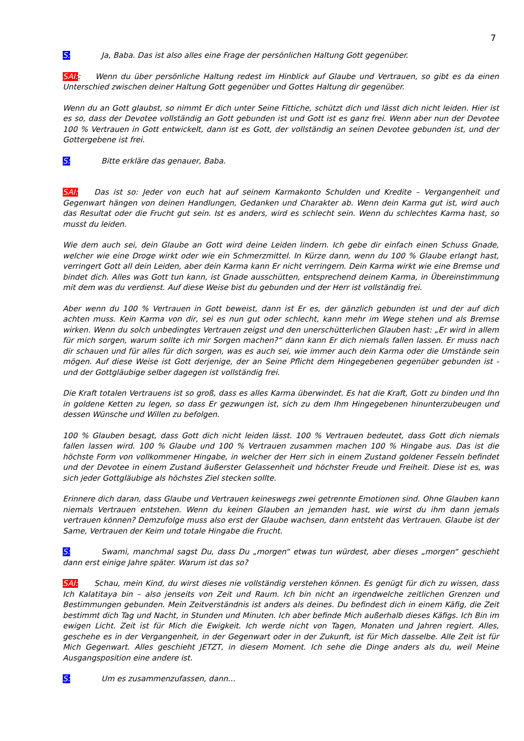7
S: Ja, Baba. Das ist also alles eine Frage der persönlichen Haltung Gott gegenüber.
SAI:: Wenn du über persönliche Haltung redest im Hinblick auf Glaube und Vertrauen, so gibt es da einen Unterschied zwischen deiner Haltung Gott gegenüber und Gottes Haltung dir gegenüber.
Wenn du an Gott glaubst, so nimmt Er dich unter Seine Fittiche, schützt dich und lässt dich nicht leiden. Hier ist es so, dass der Devotee vollständig an Gott gebunden ist und Gott ist es ganz frei. Wenn aber nun der Devotee 100 % Vertrauen in Gott entwickelt, dann ist es Gott, der vollständig an seinen Devotee gebunden ist, und der Gottergebene ist frei.
S: Bitte erkläre das genauer, Baba.
SAI: Das ist so: Jeder von euch hat auf seinem Karmakonto Schulden und Kredite – Vergangenheit und Gegenwart hängen von deinen Handlungen, Gedanken und Charakter ab. Wenn dein Karma gut ist, wird auch das Resultat oder die Frucht gut sein. Ist es anders, wird es schlecht sein. Wenn du schlechtes Karma hast, so musst du leiden.
Wie dem auch sei, dein Glaube an Gott wird deine Leiden lindern. Ich gebe dir einfach einen Schuss Gnade, welcher wie eine Droge wirkt oder wie ein Schmerzmittel. In Kürze dann, wenn du 100 % Glaube erlangt hast, verringert Gott all dein Leiden, aber dein Karma kann Er nicht verringern. Dein Karma wirkt wie eine Bremse und bindet dich. Alles was Gott tun kann, ist Gnade ausschütten, entsprechend deinem Karma, in Übereinstimmung mit dem was du verdienst. Auf diese Weise bist du gebunden und der Herr ist vollständig frei.
Aber wenn du 100 % Vertrauen in Gott beweist, dann ist Er es, der gänzlich gebunden ist und der auf dich achten muss. Kein Karma von dir, sei es nun gut oder schlecht, kann mehr im Wege stehen und als Bremse wirken. Wenn du solch unbedingtes Vertrauen zeigst und den unerschütterlichen Glauben hast: „Er wird in allem für mich sorgen, warum sollte ich mir Sorgen machen?“ dann kann Er dich niemals fallen lassen. Er muss nach dir schauen und für alles für dich sorgen, was es auch sei, wie immer auch dein Karma oder die Umstände sein mögen. Auf diese Weise ist Gott derjenige, der an Seine Pflicht dem Hingegebenen gegenüber gebunden ist - und der Gottgläubige selber dagegen ist vollständig frei.
Die Kraft totalen Vertrauens ist so groß, dass es alles Karma überwindet. Es hat die Kraft, Gott zu binden und Ihn in goldene Ketten zu legen, so dass Er gezwungen ist, sich zu dem Ihm Hingegebenen hinunterzubeugen und dessen Wünsche und Willen zu befolgen.
100 % Glauben besagt, dass Gott dich nicht leiden lässt. 100 % Vertrauen bedeutet, dass Gott dich niemals fallen lassen wird. 100 % Glaube und 100 % Vertrauen zusammen machen 100 % Hingabe aus. Das ist die höchste Form von vollkommener Hingabe, in welcher der Herr sich in einem Zustand goldener Fesseln befindet und der Devotee in einem Zustand äußerster Gelassenheit und höchster Freude und Freiheit. Diese ist es, was sich jeder Gottgläubige als höchstes Ziel stecken sollte.
Erinnere dich daran, dass Glaube und Vertrauen keineswegs zwei getrennte Emotionen sind. Ohne Glauben kann niemals Vertrauen entstehen. Wenn du keinen Glauben an jemanden hast, wie wirst du ihm dann jemals vertrauen können? Demzufolge muss also erst der Glaube wachsen, dann entsteht das Vertrauen. Glaube ist der Same, Vertrauen der Keim und totale Hingabe die Frucht.
S: Swami, manchmal sagst Du, dass Du „morgen“ etwas tun würdest, aber dieses „morgen“ geschieht dann erst einige Jahre später. Warum ist das so?
SAI: Schau, mein Kind, du wirst dieses nie vollständig verstehen können. Es genügt für dich zu wissen, dass Ich Kalatitaya bin – also jenseits von Zeit und Raum. Ich bin nicht an irgendwelche zeitlichen Grenzen und Bestimmungen gebunden. Mein Zeitverständnis ist anders als deines. Du befindest dich in einem Käfig, die Zeit bestimmt dich Tag und Nacht, in Stunden und Minuten. Ich aber befinde Mich außerhalb dieses Käfigs. Ich Bin im ewigen Licht. Zeit ist für Mich die Ewigkeit. Ich werde nicht von Tagen, Monaten und Jahren regiert. Alles, geschehe es in der Vergangenheit, in der Gegenwart oder in der Zukunft, ist für Mich dasselbe. Alle Zeit ist für Mich Gegenwart. Alles geschieht JETZT, in diesem Moment. Ich sehe die Dinge anders als du, weil Meine Ausgangsposition eine andere ist.
S: Um es zusammenzufassen, dann…